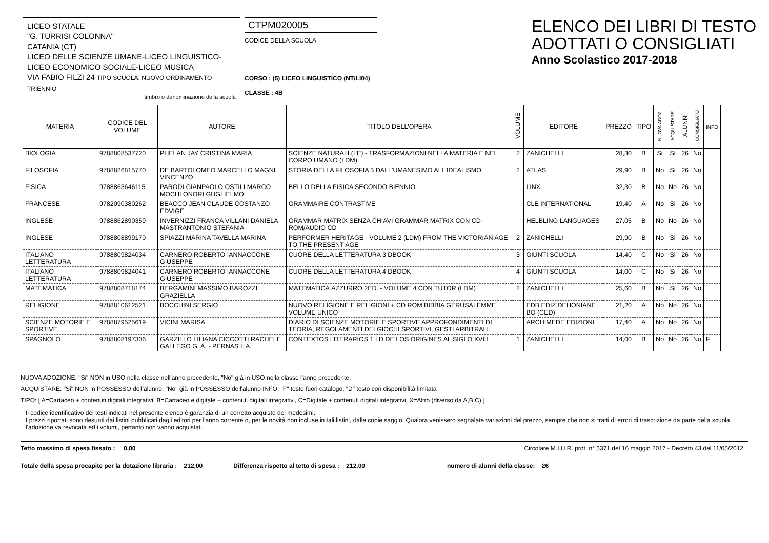LICEO STATALE
"G. TURRISI COLONNA"
CATANIA (CT)
LICEO DELLE SCIENZE UMANE-LICEO LINGUISTICO-LICEO ECONOMICO SOCIALE-LICEO MUSICA
VIA FABIO FILZI 24 TIPO SCUOLA: NUOVO ORDINAMENTO TRIENNIO
timbro o denominazione della scuola
CTPM020005
CODICE DELLA SCUOLA
CORSO : (5) LICEO LINGUISTICO (NT/LI04)
CLASSE : 4B
ELENCO DEI LIBRI DI TESTO
ADOTTATI O CONSIGLIATI
Anno Scolastico 2017-2018
| MATERIA | CODICE DEL VOLUME | AUTORE | TITOLO DELL'OPERA | VOLUME | EDITORE | PREZZO | TIPO | NUOVA ADOZ. | ACQUISTARE | ALUNNI | CONSIGLIATO | INFO |
| --- | --- | --- | --- | --- | --- | --- | --- | --- | --- | --- | --- | --- |
| BIOLOGIA | 9788808537720 | PHELAN JAY CRISTINA MARIA | SCIENZE NATURALI (LE) - TRASFORMAZIONI NELLA MATERIA E NEL CORPO UMANO (LDM) | 2 | ZANICHELLI | 28,30 | B | Si | Si | 26 | No | |
| FILOSOFIA | 9788826815770 | DE BARTOLOMEO MARCELLO MAGNI VINCENZO | STORIA DELLA FILOSOFIA 3 DALL'UMANESIMO ALL'IDEALISMO | 2 | ATLAS | 29,90 | B | No | Si | 26 | No | |
| FISICA | 9788863646115 | PARODI GIANPAOLO OSTILI MARCO MOCHI ONORI GUGLIELMO | BELLO DELLA FISICA SECONDO BIENNIO | | LINX | 32,30 | B | No | No | 26 | No | |
| FRANCESE | 9782090380262 | BEACCO JEAN CLAUDE COSTANZO EDVIGE | GRAMMAIRE CONTRASTIVE | | CLE INTERNATIONAL | 19,40 | A | No | Si | 26 | No | |
| INGLESE | 9788862890359 | INVERNIZZI FRANCA VILLANI DANIELA MASTRANTONIO STEFANIA | GRAMMAR MATRIX SENZA CHIAVI GRAMMAR MATRIX CON CD-ROM/AUDIO CD | | HELBLING LANGUAGES | 27,05 | B | No | No | 26 | No | |
| INGLESE | 9788808899170 | SPIAZZI MARINA TAVELLA MARINA | PERFORMER HERITAGE - VOLUME 2 (LDM) FROM THE VICTORIAN AGE TO THE PRESENT AGE | 2 | ZANICHELLI | 29,90 | B | No | Si | 26 | No | |
| ITALIANO LETTERATURA | 9788809824034 | CARNERO ROBERTO IANNACCONE GIUSEPPE | CUORE DELLA LETTERATURA 3 DBOOK | 3 | GIUNTI SCUOLA | 14,40 | C | No | Si | 26 | No | |
| ITALIANO LETTERATURA | 9788809824041 | CARNERO ROBERTO IANNACCONE GIUSEPPE | CUORE DELLA LETTERATURA 4 DBOOK | 4 | GIUNTI SCUOLA | 14,00 | C | No | Si | 26 | No | |
| MATEMATICA | 9788808718174 | BERGAMINI MASSIMO BAROZZI GRAZIELLA | MATEMATICA.AZZURRO 2ED. - VOLUME 4 CON TUTOR (LDM) | 2 | ZANICHELLI | 25,60 | B | No | Si | 26 | No | |
| RELIGIONE | 9788810612521 | BOCCHINI SERGIO | NUOVO RELIGIONE E RELIGIONI + CD ROM BIBBIA GERUSALEMME VOLUME UNICO | | EDB EDIZ.DEHONIANE BO (CED) | 21,20 | A | No | No | 26 | No | |
| SCIENZE MOTORIE E SPORTIVE | 9788879525619 | VICINI MARISA | DIARIO DI SCIENZE MOTORIE E SPORTIVE APPROFONDIMENTI DI TEORIA, REGOLAMENTI DEI GIOCHI SPORTIVI, GESTI ARBITRALI | | ARCHIMEDE EDIZIONI | 17,40 | A | No | No | 26 | No | |
| SPAGNOLO | 9788808197306 | GARZILLO LILIANA CICCOTTI RACHELE GALLEGO G. A. - PERNAS I. A. | CONTEXTOS LITERARIOS 1 LD DE LOS ORIGINES AL SIGLO XVIII | 1 | ZANICHELLI | 14,00 | B | No | No | 26 | No | F |
NUOVA ADOZIONE: "Si" NON in USO nella classe nell'anno precedente, "No" già in USO nella classe l'anno precedente.
ACQUISTARE: "Si" NON in POSSESSO dell'alunno, "No" già in POSSESSO dell'alunno INFO: "F" testo fuori catalogo, "D" testo con disponibilità limitata
TIPO: [ A=Cartaceo + contenuti digitali integrativi, B=Cartaceo e digitale + contenuti digitali integrativi, C=Digitale + contenuti digitali integrativi, X=Altro (diverso da A,B,C) ]
Il codice identificativo dei testi indicati nel presente elenco è garanzia di un corretto acquisto dei medesimi.
I prezzi riportati sono desunti dai listini pubblicati dagli editori per l'anno corrente o, per le novità non incluse in tali listini, dalle copie saggio. Qualora venissero segnalate variazioni del prezzo, sempre che non si tratti di errori di trascrizione da parte della scuola, l'adozione va revocata ed i volumi, pertanto non vanno acquistati.
Tetto massimo di spesa fissato : 0,00 Circolare M.I.U.R. prot. n° 5371 del 16 maggio 2017 - Decreto 43 del 11/05/2012
Totale della spesa procapite per la dotazione libraria : 212,00 Differenza rispetto al tetto di spesa : 212,00 numero di alunni della classe: 26